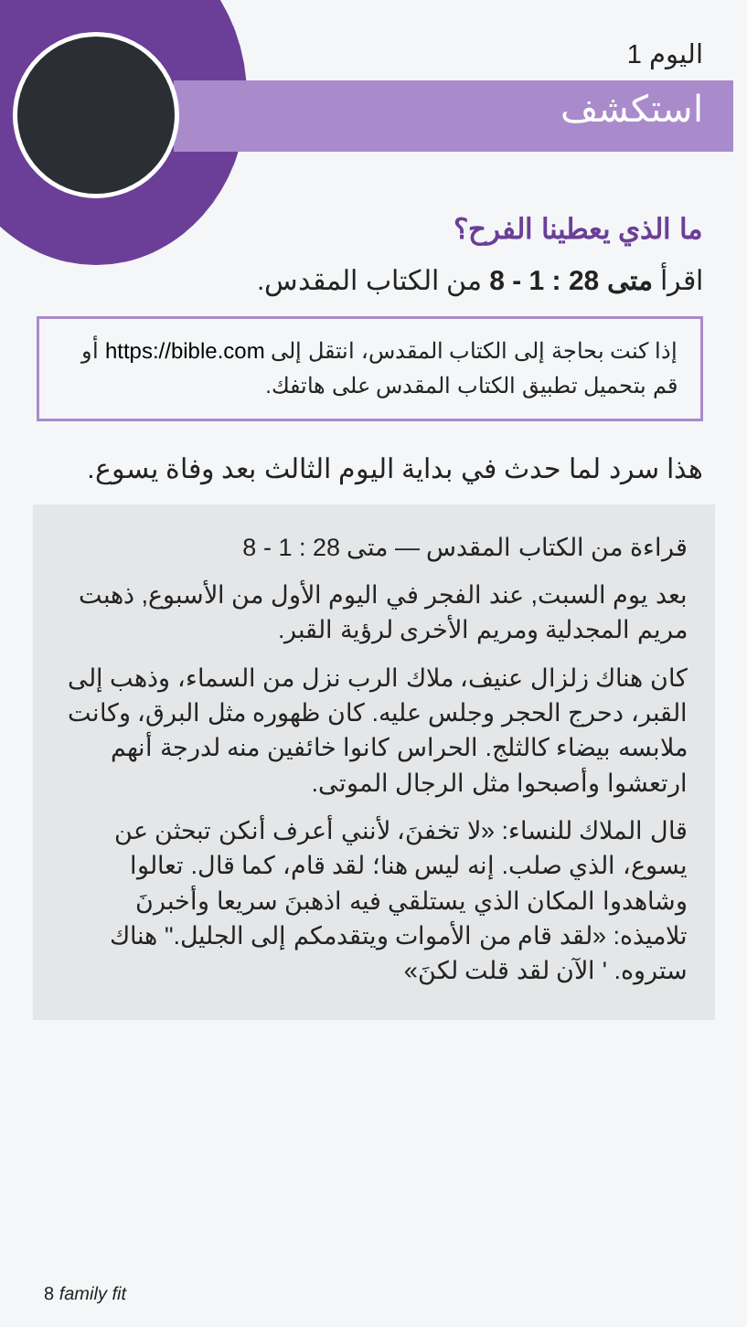اليوم 1
استكشف
ما الذي يعطينا الفرح؟
اقرأ متى 28 : 1 - 8 من الكتاب المقدس.
إذا كنت بحاجة إلى الكتاب المقدس، انتقل إلى https://bible.com أو قم بتحميل تطبيق الكتاب المقدس على هاتفك.
هذا سرد لما حدث في بداية اليوم الثالث بعد وفاة يسوع.
قراءة من الكتاب المقدس — متى 28 : 1 - 8
بعد يوم السبت, عند الفجر في اليوم الأول من الأسبوع, ذهبت مريم المجدلية ومريم الأخرى لرؤية القبر.
كان هناك زلزال عنيف، ملاك الرب نزل من السماء، وذهب إلى القبر، دحرج الحجر وجلس عليه. كان ظهوره مثل البرق، وكانت ملابسه بيضاء كالثلج. الحراس كانوا خائفين منه لدرجة أنهم ارتعشوا وأصبحوا مثل الرجال الموتى.
قال الملاك للنساء: «لا تخفنَ، لأنني أعرف أنكن تبحثن عن يسوع، الذي صلب. إنه ليس هنا؛ لقد قام، كما قال. تعالوا وشاهدوا المكان الذي يستلقي فيه اذهبنَ سريعا وأخبرنَ تلاميذه: «لقد قام من الأموات ويتقدمكم إلى الجليل." هناك ستروه. ' الآن لقد قلت لكنَ»
8 family fit